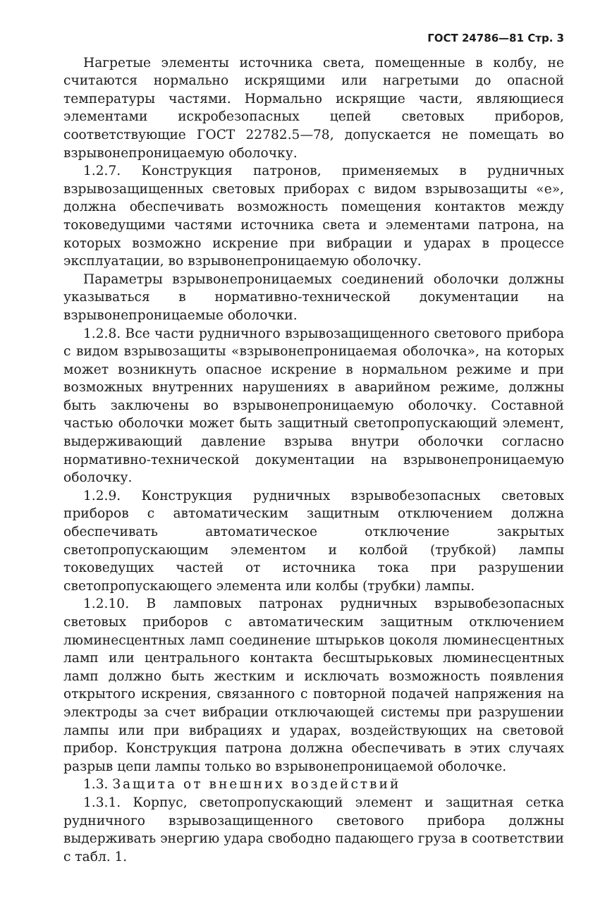ГОСТ 24786—81 Стр. 3
Нагретые элементы источника света, помещенные в колбу, не считаются нормально искрящими или нагретыми до опасной температуры частями. Нормально искрящие части, являющиеся элементами искробезопасных цепей световых приборов, соответствующие ГОСТ 22782.5—78, допускается не помещать во взрывонепроницаемую оболочку.
1.2.7. Конструкция патронов, применяемых в рудничных взрывозащищенных световых приборах с видом взрывозащиты «е», должна обеспечивать возможность помещения контактов между токоведущими частями источника света и элементами патрона, на которых возможно искрение при вибрации и ударах в процессе эксплуатации, во взрывонепроницаемую оболочку.
Параметры взрывонепроницаемых соединений оболочки должны указываться в нормативно-технической документации на взрывонепроницаемые оболочки.
1.2.8. Все части рудничного взрывозащищенного светового прибора с видом взрывозащиты «взрывонепроницаемая оболочка», на которых может возникнуть опасное искрение в нормальном режиме и при возможных внутренних нарушениях в аварийном режиме, должны быть заключены во взрывонепроницаемую оболочку. Составной частью оболочки может быть защитный светопропускающий элемент, выдерживающий давление взрыва внутри оболочки согласно нормативно-технической документации на взрывонепроницаемую оболочку.
1.2.9. Конструкция рудничных взрывобезопасных световых приборов с автоматическим защитным отключением должна обеспечивать автоматическое отключение закрытых светопропускающим элементом и колбой (трубкой) лампы токоведущих частей от источника тока при разрушении светопропускающего элемента или колбы (трубки) лампы.
1.2.10. В ламповых патронах рудничных взрывобезопасных световых приборов с автоматическим защитным отключением люминесцентных ламп соединение штырьков цоколя люминесцентных ламп или центрального контакта бесштырьковых люминесцентных ламп должно быть жестким и исключать возможность появления открытого искрения, связанного с повторной подачей напряжения на электроды за счет вибрации отключающей системы при разрушении лампы или при вибрациях и ударах, воздействующих на световой прибор. Конструкция патрона должна обеспечивать в этих случаях разрыв цепи лампы только во взрывонепроницаемой оболочке.
1.3. Защита от внешних воздействий
1.3.1. Корпус, светопропускающий элемент и защитная сетка рудничного взрывозащищенного светового прибора должны выдерживать энергию удара свободно падающего груза в соответствии с табл. 1.